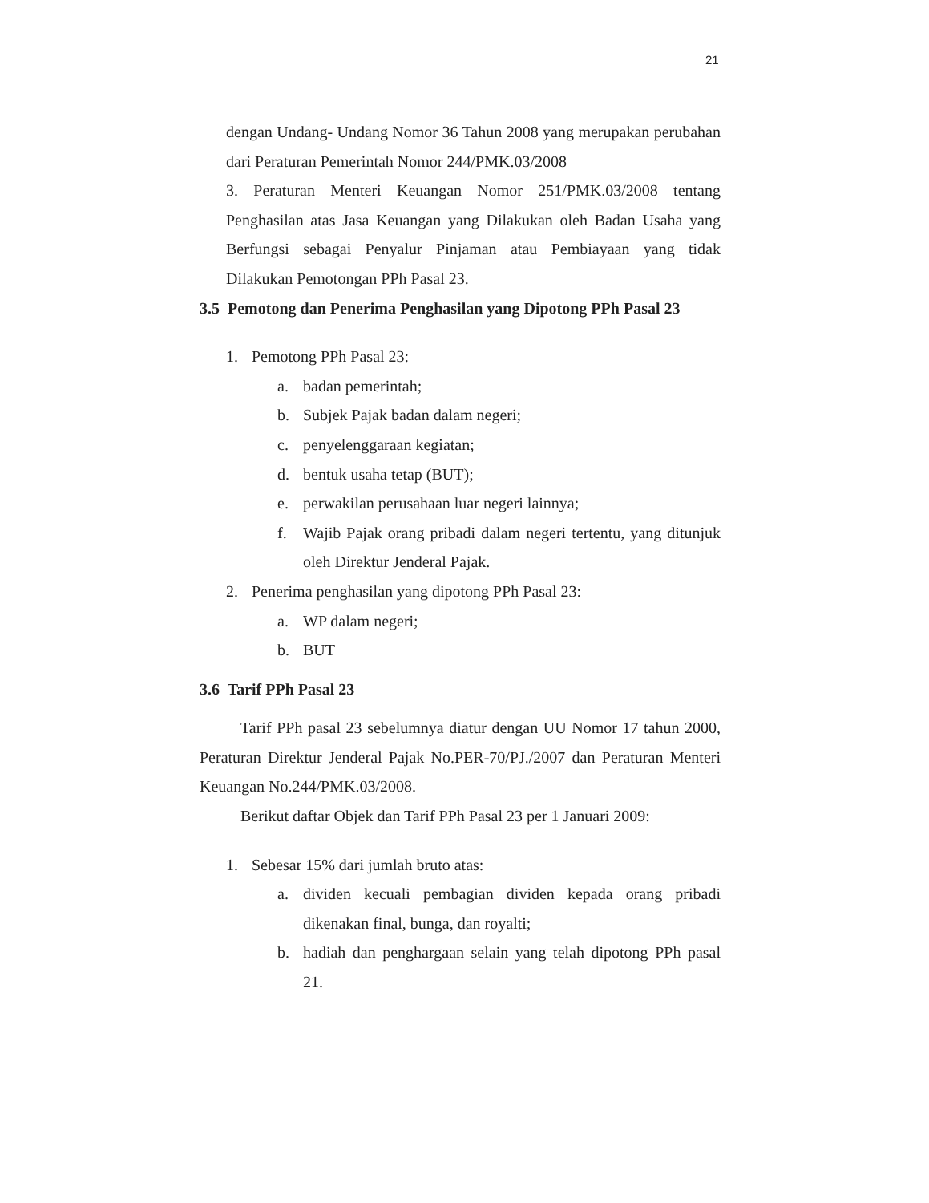21
dengan Undang- Undang Nomor 36 Tahun 2008 yang merupakan perubahan dari Peraturan Pemerintah Nomor 244/PMK.03/2008
3. Peraturan Menteri Keuangan Nomor 251/PMK.03/2008 tentang Penghasilan atas Jasa Keuangan yang Dilakukan oleh Badan Usaha yang Berfungsi sebagai Penyalur Pinjaman atau Pembiayaan yang tidak Dilakukan Pemotongan PPh Pasal 23.
3.5 Pemotong dan Penerima Penghasilan yang Dipotong PPh Pasal 23
1. Pemotong PPh Pasal 23:
a. badan pemerintah;
b. Subjek Pajak badan dalam negeri;
c. penyelenggaraan kegiatan;
d. bentuk usaha tetap (BUT);
e. perwakilan perusahaan luar negeri lainnya;
f. Wajib Pajak orang pribadi dalam negeri tertentu, yang ditunjuk oleh Direktur Jenderal Pajak.
2. Penerima penghasilan yang dipotong PPh Pasal 23:
a. WP dalam negeri;
b. BUT
3.6 Tarif PPh Pasal 23
Tarif PPh pasal 23 sebelumnya diatur dengan UU Nomor 17 tahun 2000, Peraturan Direktur Jenderal Pajak No.PER-70/PJ./2007 dan Peraturan Menteri Keuangan No.244/PMK.03/2008.
Berikut daftar Objek dan Tarif PPh Pasal 23 per 1 Januari 2009:
1. Sebesar 15% dari jumlah bruto atas:
a. dividen kecuali pembagian dividen kepada orang pribadi dikenakan final, bunga, dan royalti;
b. hadiah dan penghargaan selain yang telah dipotong PPh pasal 21.